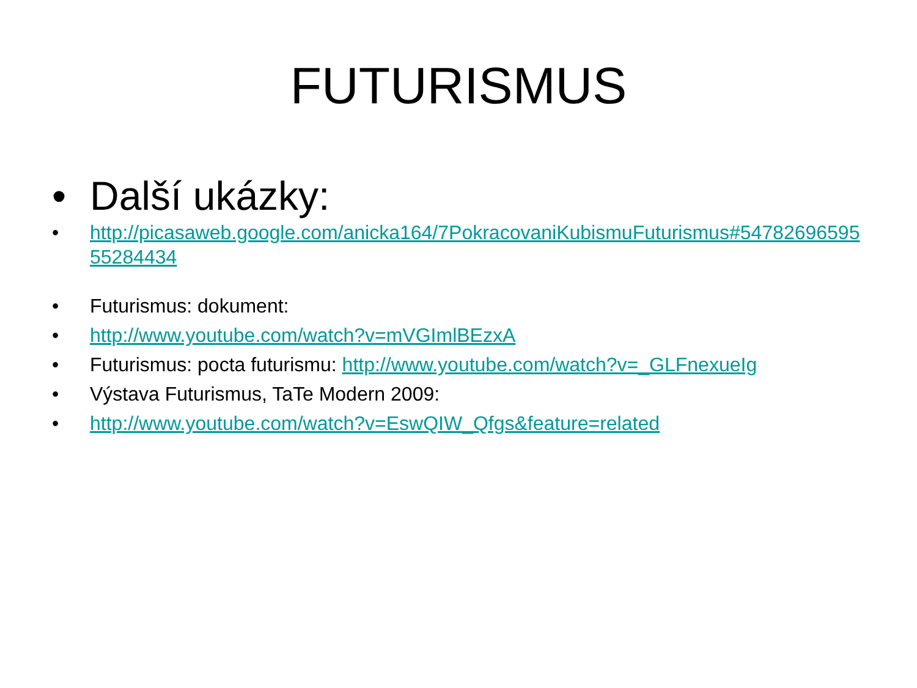FUTURISMUS
• Další ukázky:
• http://picasaweb.google.com/anicka164/7PokracovaniKubismuFuturismus#5478269659555284434
• Futurismus: dokument:
• http://www.youtube.com/watch?v=mVGImlBEzxA
• Futurismus: pocta futurismu: http://www.youtube.com/watch?v=_GLFnexueIg
• Výstava Futurismus, TaTe Modern 2009:
• http://www.youtube.com/watch?v=EswQIW_Qfgs&feature=related